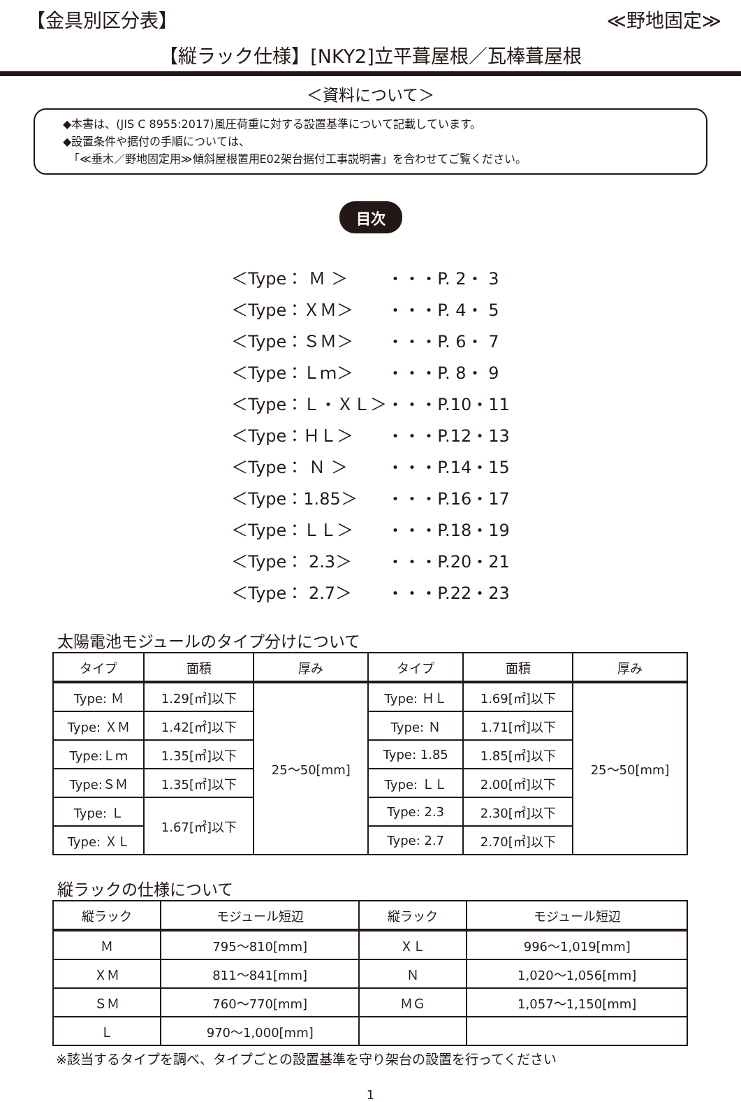【金具別区分表】 ≪野地固定≫
【縦ラック仕様】[NKY2]立平葺屋根／瓦棒葺屋根
＜資料について＞
◆本書は、(JIS C 8955:2017)風圧荷重に対する設置基準について記載しています。
◆設置条件や据付の手順については、
　「≪垂木／野地固定用≫傾斜屋根置用E02架台据付工事説明書」を合わせてご覧ください。
目次
| ＜Type： Ｍ ＞ | ・・・P. 2・ 3 |
| ＜Type：ＸＭ＞ | ・・・P. 4・ 5 |
| ＜Type：ＳＭ＞ | ・・・P. 6・ 7 |
| ＜Type：Ｌｍ＞ | ・・・P. 8・ 9 |
| ＜Type：Ｌ・ＸＬ＞ | ・・・P.10・11 |
| ＜Type：ＨＬ＞ | ・・・P.12・13 |
| ＜Type： Ｎ ＞ | ・・・P.14・15 |
| ＜Type：1.85＞ | ・・・P.16・17 |
| ＜Type：ＬＬ＞ | ・・・P.18・19 |
| ＜Type： 2.3＞ | ・・・P.20・21 |
| ＜Type： 2.7＞ | ・・・P.22・23 |
太陽電池モジュールのタイプ分けについて
| タイプ | 面積 | 厚み | タイプ | 面積 | 厚み |
| --- | --- | --- | --- | --- | --- |
| Type: Ｍ | 1.29[㎡]以下 | 25～50[mm] | Type: ＨＬ | 1.69[㎡]以下 | 25～50[mm] |
| Type: ＸＭ | 1.42[㎡]以下 | | Type: Ｎ | 1.71[㎡]以下 | |
| Type:Ｌｍ | 1.35[㎡]以下 | | Type: 1.85 | 1.85[㎡]以下 | |
| Type:ＳＭ | 1.35[㎡]以下 | | Type: ＬＬ | 2.00[㎡]以下 | |
| Type: Ｌ | 1.67[㎡]以下 | | Type: 2.3 | 2.30[㎡]以下 | |
| Type: ＸＬ | | | Type: 2.7 | 2.70[㎡]以下 | |
縦ラックの仕様について
| 縦ラック | モジュール短辺 | 縦ラック | モジュール短辺 |
| --- | --- | --- | --- |
| Ｍ | 795～810[mm] | ＸＬ | 996～1,019[mm] |
| ＸＭ | 811～841[mm] | Ｎ | 1,020～1,056[mm] |
| ＳＭ | 760～770[mm] | ＭＧ | 1,057～1,150[mm] |
| Ｌ | 970～1,000[mm] | | |
※該当するタイプを調べ、タイプごとの設置基準を守り架台の設置を行ってください
1